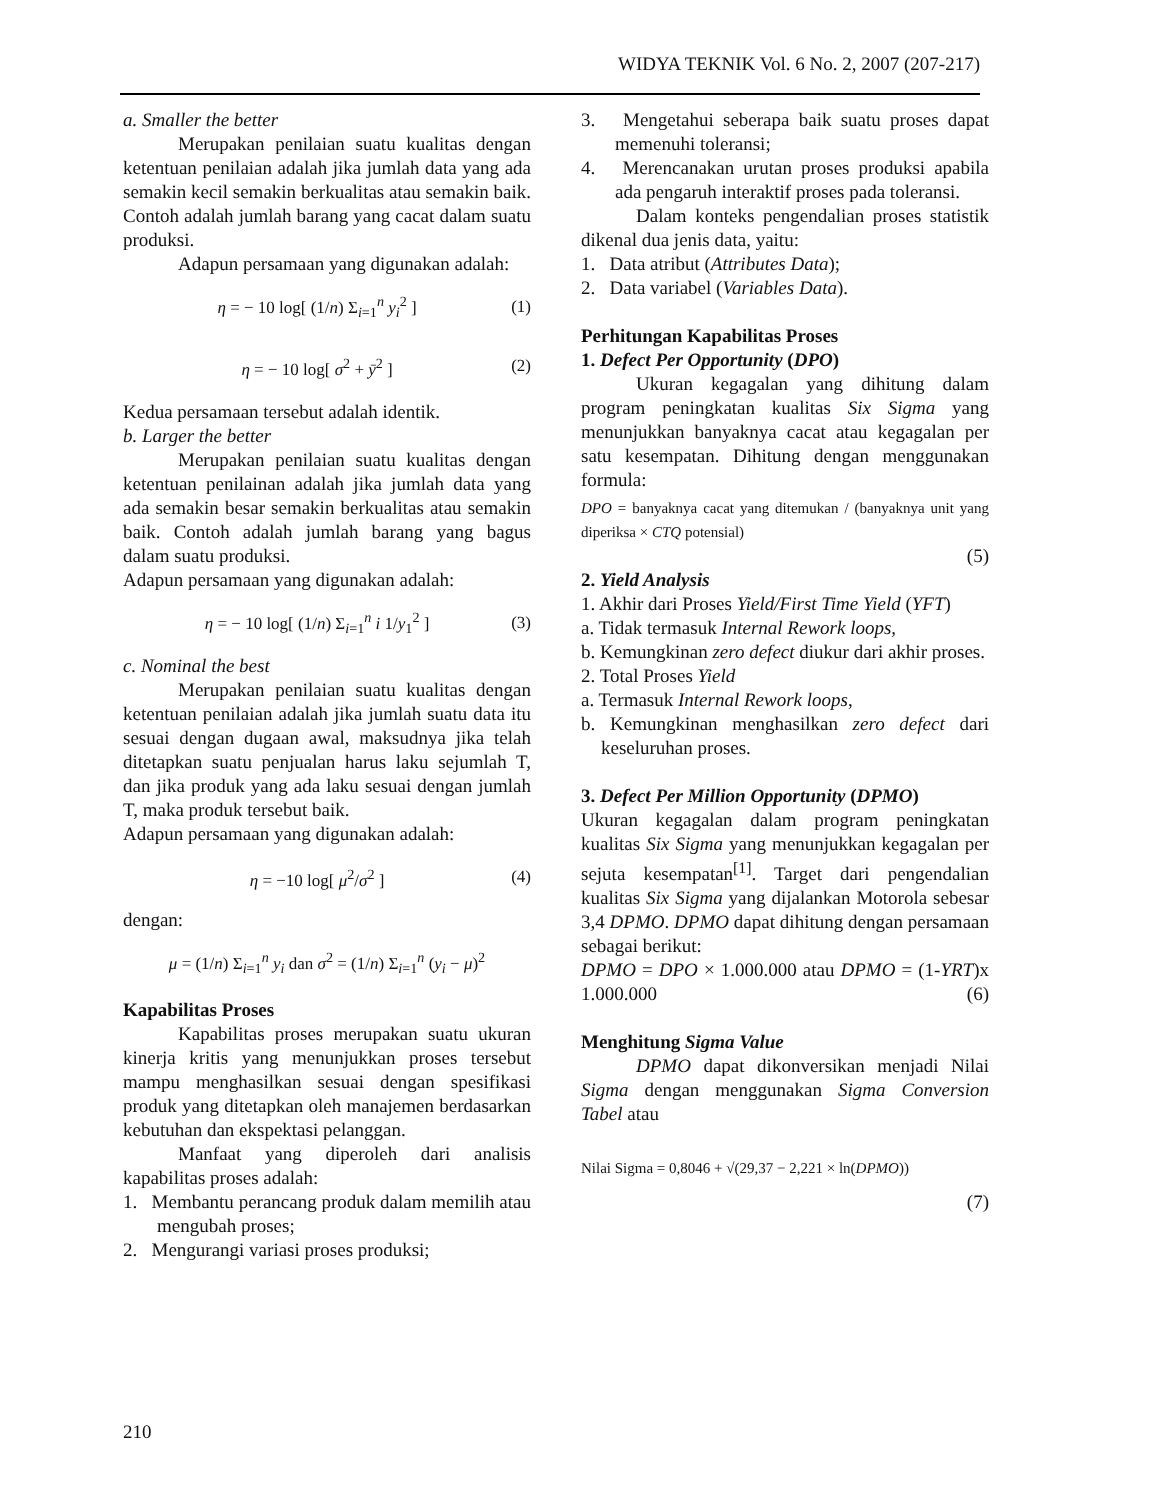WIDYA TEKNIK Vol. 6 No. 2, 2007 (207-217)
a. Smaller the better
Merupakan penilaian suatu kualitas dengan ketentuan penilaian adalah jika jumlah data yang ada semakin kecil semakin berkualitas atau semakin baik. Contoh adalah jumlah barang yang cacat dalam suatu produksi.
Adapun persamaan yang digunakan adalah:
η = − 10 log[ (1/n) Σ<sub>i=1</sub><sup>n</sup> y<sub>i</sub><sup>2</sup> ] (1)
η = − 10 log[ σ<sup>2</sup> + ȳ<sup>2</sup> ] (2)
Kedua persamaan tersebut adalah identik.
b. Larger the better
Merupakan penilaian suatu kualitas dengan ketentuan penilainan adalah jika jumlah data yang ada semakin besar semakin berkualitas atau semakin baik. Contoh adalah jumlah barang yang bagus dalam suatu produksi.
Adapun persamaan yang digunakan adalah:
η = − 10 log[ (1/n) Σ<sub>i=1</sub><sup>n</sup> i 1/y<sub>1</sub><sup>2</sup> ] (3)
c. Nominal the best
Merupakan penilaian suatu kualitas dengan ketentuan penilaian adalah jika jumlah suatu data itu sesuai dengan dugaan awal, maksudnya jika telah ditetapkan suatu penjualan harus laku sejumlah T, dan jika produk yang ada laku sesuai dengan jumlah T, maka produk tersebut baik.
Adapun persamaan yang digunakan adalah:
η = −10 log[ μ<sup>2</sup>/σ<sup>2</sup> ] (4)
dengan:
μ = (1/n) Σ<sub>i=1</sub><sup>n</sup> y<sub>i</sub> dan σ<sup>2</sup> = (1/n) Σ<sub>i=1</sub><sup>n</sup> (y<sub>i</sub> − μ)<sup>2</sup>
Kapabilitas Proses
Kapabilitas proses merupakan suatu ukuran kinerja kritis yang menunjukkan proses tersebut mampu menghasilkan sesuai dengan spesifikasi produk yang ditetapkan oleh manajemen berdasarkan kebutuhan dan ekspektasi pelanggan.
Manfaat yang diperoleh dari analisis kapabilitas proses adalah:
1. Membantu perancang produk dalam memilih atau mengubah proses;
2. Mengurangi variasi proses produksi;
3. Mengetahui seberapa baik suatu proses dapat memenuhi toleransi;
4. Merencanakan urutan proses produksi apabila ada pengaruh interaktif proses pada toleransi.
Dalam konteks pengendalian proses statistik dikenal dua jenis data, yaitu:
1. Data atribut (Attributes Data);
2. Data variabel (Variables Data).
Perhitungan Kapabilitas Proses
1. Defect Per Opportunity (DPO)
Ukuran kegagalan yang dihitung dalam program peningkatan kualitas Six Sigma yang menunjukkan banyaknya cacat atau kegagalan per satu kesempatan. Dihitung dengan menggunakan formula:
DPO = banyaknya cacat yang ditemukan / (banyaknya unit yang diperiksa × CTQ potensial)
(5)
2. Yield Analysis
1. Akhir dari Proses Yield/First Time Yield (YFT)
a. Tidak termasuk Internal Rework loops,
b. Kemungkinan zero defect diukur dari akhir proses.
2. Total Proses Yield
a. Termasuk Internal Rework loops,
b. Kemungkinan menghasilkan zero defect dari keseluruhan proses.
3. Defect Per Million Opportunity (DPMO)
Ukuran kegagalan dalam program peningkatan kualitas Six Sigma yang menunjukkan kegagalan per sejuta kesempatan<sup>[1]</sup>. Target dari pengendalian kualitas Six Sigma yang dijalankan Motorola sebesar 3,4 DPMO. DPMO dapat dihitung dengan persamaan sebagai berikut:
DPMO = DPO × 1.000.000 atau DPMO = (1-YRT)x 1.000.000 (6)
Menghitung Sigma Value
DPMO dapat dikonversikan menjadi Nilai Sigma dengan menggunakan Sigma Conversion Tabel atau
Nilai Sigma = 0,8046 + √(29,37 − 2,221 × ln(DPMO))
(7)
210